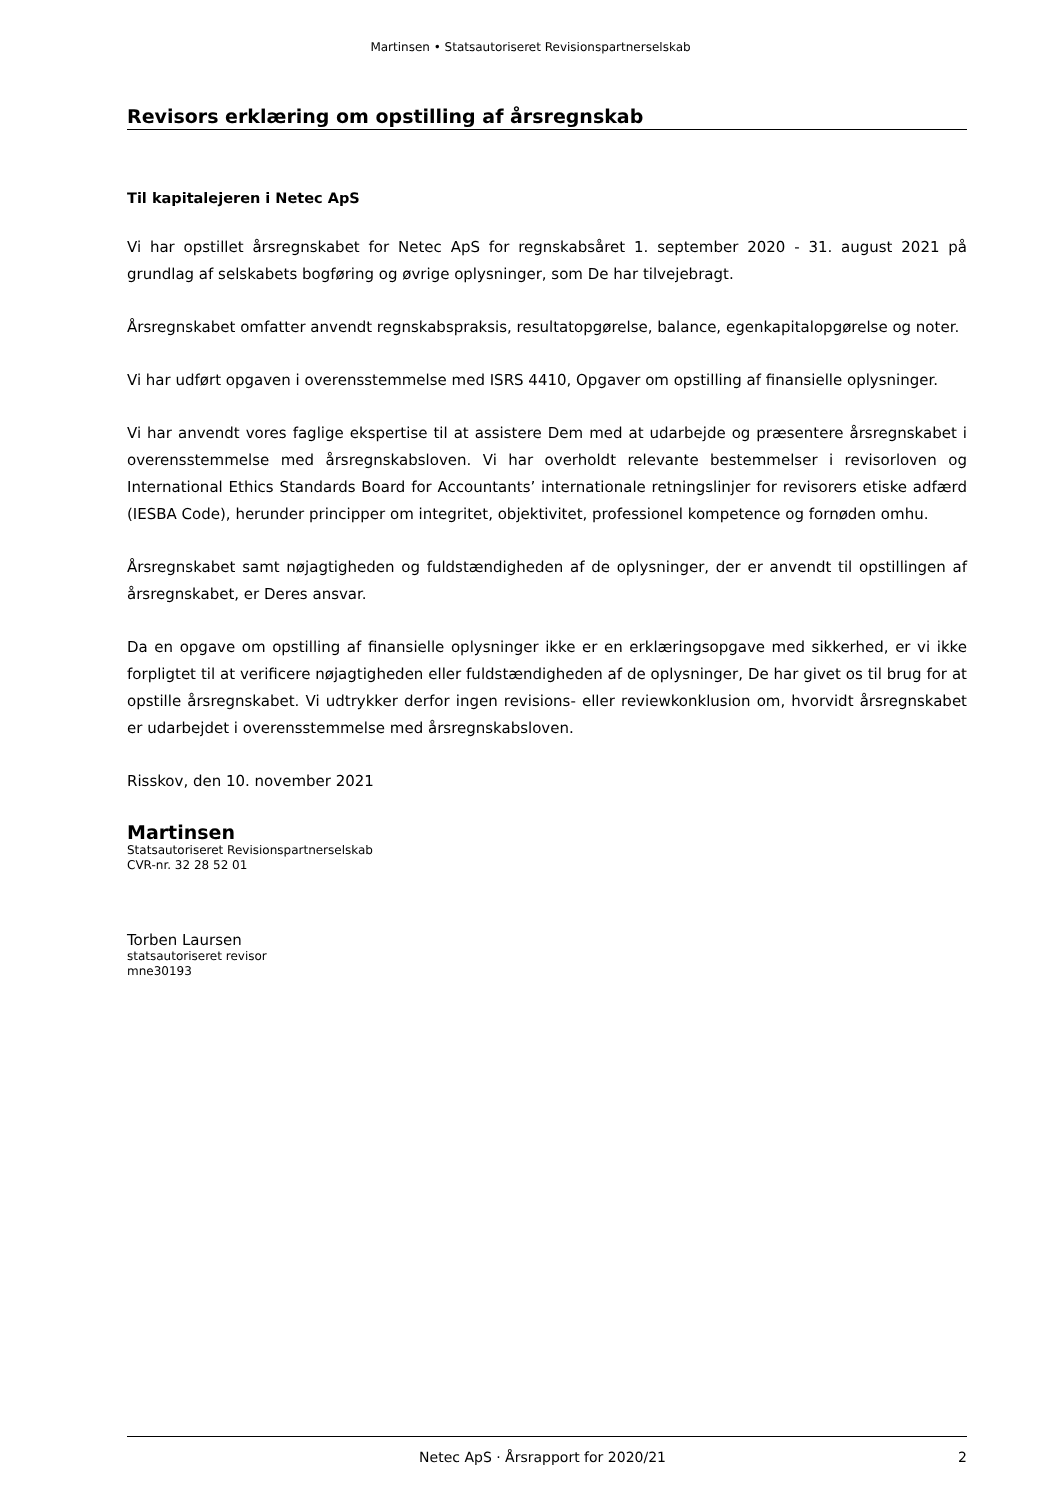Martinsen • Statsautoriseret Revisionspartnerselskab
Revisors erklæring om opstilling af årsregnskab
Til kapitalejeren i Netec ApS
Vi har opstillet årsregnskabet for Netec ApS for regnskabsåret 1. september 2020 - 31. august 2021 på grundlag af selskabets bogføring og øvrige oplysninger, som De har tilvejebragt.
Årsregnskabet omfatter anvendt regnskabspraksis, resultatopgørelse, balance, egenkapitalopgørelse og noter.
Vi har udført opgaven i overensstemmelse med ISRS 4410, Opgaver om opstilling af finansielle oplysninger.
Vi har anvendt vores faglige ekspertise til at assistere Dem med at udarbejde og præsentere årsregnskabet i overensstemmelse med årsregnskabsloven. Vi har overholdt relevante bestemmelser i revisorloven og International Ethics Standards Board for Accountants’ internationale retningslinjer for revisorers etiske adfærd (IESBA Code), herunder principper om integritet, objektivitet, professionel kompetence og fornøden omhu.
Årsregnskabet samt nøjagtigheden og fuldstændigheden af de oplysninger, der er anvendt til opstillingen af årsregnskabet, er Deres ansvar.
Da en opgave om opstilling af finansielle oplysninger ikke er en erklæringsopgave med sikkerhed, er vi ikke forpligtet til at verificere nøjagtigheden eller fuldstændigheden af de oplysninger, De har givet os til brug for at opstille årsregnskabet. Vi udtrykker derfor ingen revisions- eller reviewkonklusion om, hvorvidt årsregnskabet er udarbejdet i overensstemmelse med årsregnskabsloven.
Risskov, den 10. november 2021
Martinsen
Statsautoriseret Revisionspartnerselskab
CVR-nr. 32 28 52 01
Torben Laursen
statsautoriseret revisor
mne30193
Netec ApS · Årsrapport for 2020/21 2